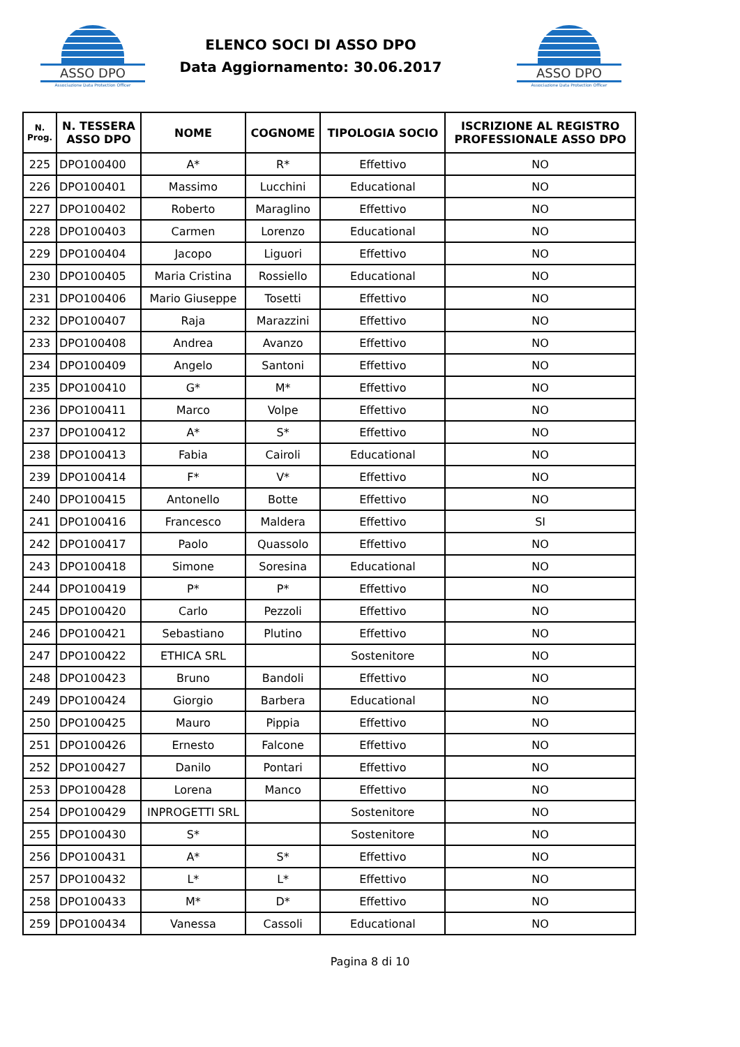ASSO DPO
Associazione Data Protection Officer
ELENCO SOCI DI ASSO DPO
Data Aggiornamento: 30.06.2017
ASSO DPO
Associazione Data Protection Officer
| N. Prog. | N. TESSERA ASSO DPO | NOME | COGNOME | TIPOLOGIA SOCIO | ISCRIZIONE AL REGISTRO PROFESSIONALE ASSO DPO |
| --- | --- | --- | --- | --- | --- |
| 225 | DPO100400 | A* | R* | Effettivo | NO |
| 226 | DPO100401 | Massimo | Lucchini | Educational | NO |
| 227 | DPO100402 | Roberto | Maraglino | Effettivo | NO |
| 228 | DPO100403 | Carmen | Lorenzo | Educational | NO |
| 229 | DPO100404 | Jacopo | Liguori | Effettivo | NO |
| 230 | DPO100405 | Maria Cristina | Rossiello | Educational | NO |
| 231 | DPO100406 | Mario Giuseppe | Tosetti | Effettivo | NO |
| 232 | DPO100407 | Raja | Marazzini | Effettivo | NO |
| 233 | DPO100408 | Andrea | Avanzo | Effettivo | NO |
| 234 | DPO100409 | Angelo | Santoni | Effettivo | NO |
| 235 | DPO100410 | G* | M* | Effettivo | NO |
| 236 | DPO100411 | Marco | Volpe | Effettivo | NO |
| 237 | DPO100412 | A* | S* | Effettivo | NO |
| 238 | DPO100413 | Fabia | Cairoli | Educational | NO |
| 239 | DPO100414 | F* | V* | Effettivo | NO |
| 240 | DPO100415 | Antonello | Botte | Effettivo | NO |
| 241 | DPO100416 | Francesco | Maldera | Effettivo | SI |
| 242 | DPO100417 | Paolo | Quassolo | Effettivo | NO |
| 243 | DPO100418 | Simone | Soresina | Educational | NO |
| 244 | DPO100419 | P* | P* | Effettivo | NO |
| 245 | DPO100420 | Carlo | Pezzoli | Effettivo | NO |
| 246 | DPO100421 | Sebastiano | Plutino | Effettivo | NO |
| 247 | DPO100422 | ETHICA SRL | | Sostenitore | NO |
| 248 | DPO100423 | Bruno | Bandoli | Effettivo | NO |
| 249 | DPO100424 | Giorgio | Barbera | Educational | NO |
| 250 | DPO100425 | Mauro | Pippia | Effettivo | NO |
| 251 | DPO100426 | Ernesto | Falcone | Effettivo | NO |
| 252 | DPO100427 | Danilo | Pontari | Effettivo | NO |
| 253 | DPO100428 | Lorena | Manco | Effettivo | NO |
| 254 | DPO100429 | INPROGETTI SRL | | Sostenitore | NO |
| 255 | DPO100430 | S* | | Sostenitore | NO |
| 256 | DPO100431 | A* | S* | Effettivo | NO |
| 257 | DPO100432 | L* | L* | Effettivo | NO |
| 258 | DPO100433 | M* | D* | Effettivo | NO |
| 259 | DPO100434 | Vanessa | Cassoli | Educational | NO |
Pagina 8 di 10